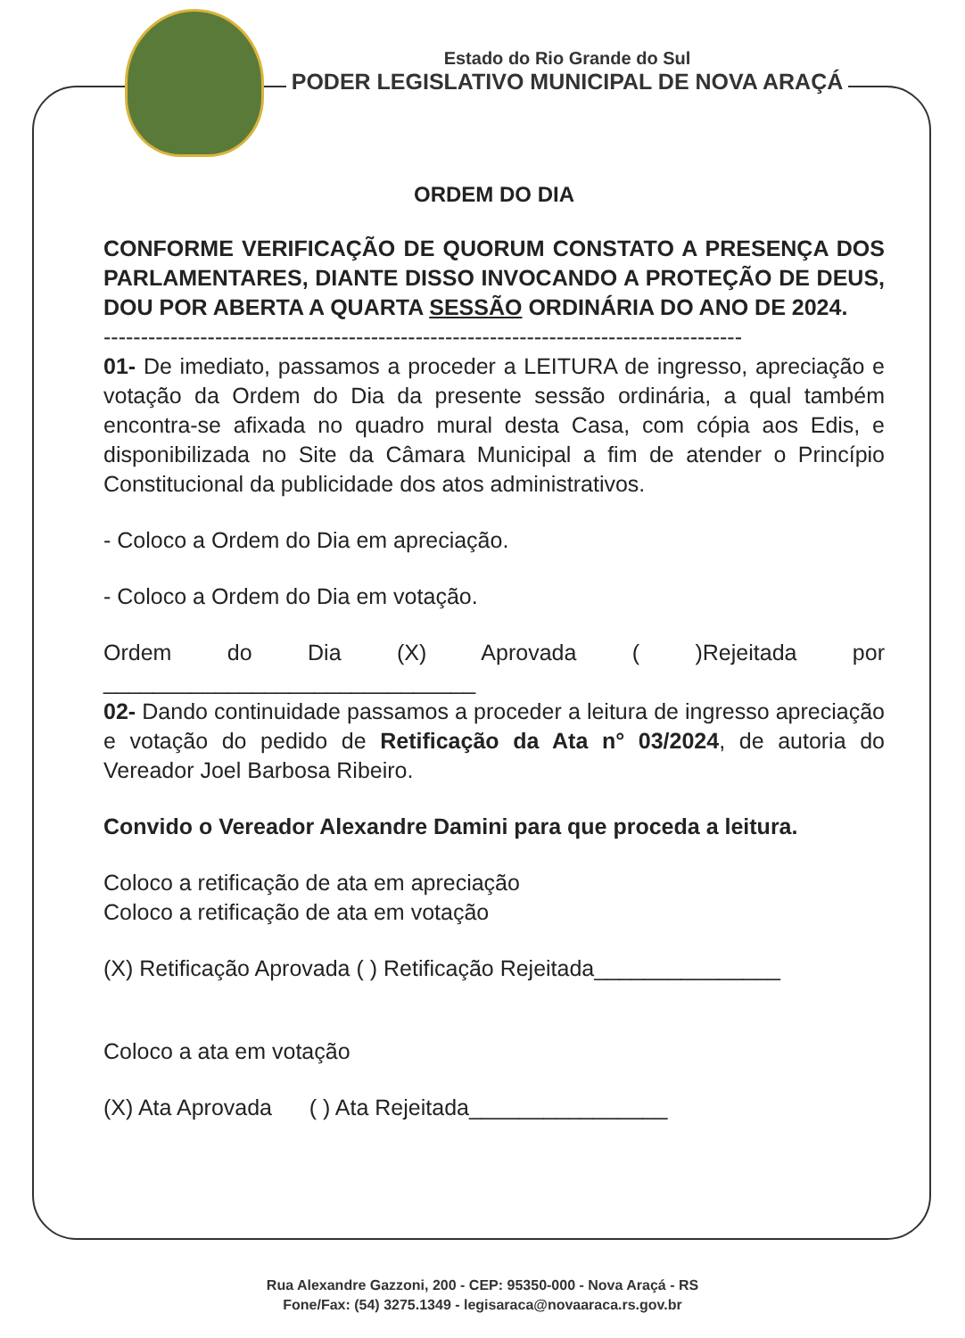Estado do Rio Grande do Sul
PODER LEGISLATIVO MUNICIPAL DE NOVA ARAÇÁ
ORDEM DO DIA
CONFORME VERIFICAÇÃO DE QUORUM CONSTATO A PRESENÇA DOS PARLAMENTARES, DIANTE DISSO INVOCANDO A PROTEÇÃO DE DEUS, DOU POR ABERTA A QUARTA SESSÃO ORDINÁRIA DO ANO DE 2024.
--------------------------------------------------------------------------------------
01- De imediato, passamos a proceder a LEITURA de ingresso, apreciação e votação da Ordem do Dia da presente sessão ordinária, a qual também encontra-se afixada no quadro mural desta Casa, com cópia aos Edis, e disponibilizada no Site da Câmara Municipal a fim de atender o Princípio Constitucional da publicidade dos atos administrativos.
- Coloco a Ordem do Dia em apreciação.
- Coloco a Ordem do Dia em votação.
Ordem do Dia (X) Aprovada ( )Rejeitada por ______________________________
02- Dando continuidade passamos a proceder a leitura de ingresso apreciação e votação do pedido de Retificação da Ata n° 03/2024, de autoria do Vereador Joel Barbosa Ribeiro.
Convido o Vereador Alexandre Damini para que proceda a leitura.
Coloco a retificação de ata em apreciação
Coloco a retificação de ata em votação
(X) Retificação Aprovada ( ) Retificação Rejeitada_______________
Coloco a ata em votação
(X) Ata Aprovada ( ) Ata Rejeitada________________
Rua Alexandre Gazzoni, 200 - CEP: 95350-000 - Nova Araçá - RS
Fone/Fax: (54) 3275.1349 - legisaraca@novaaraca.rs.gov.br